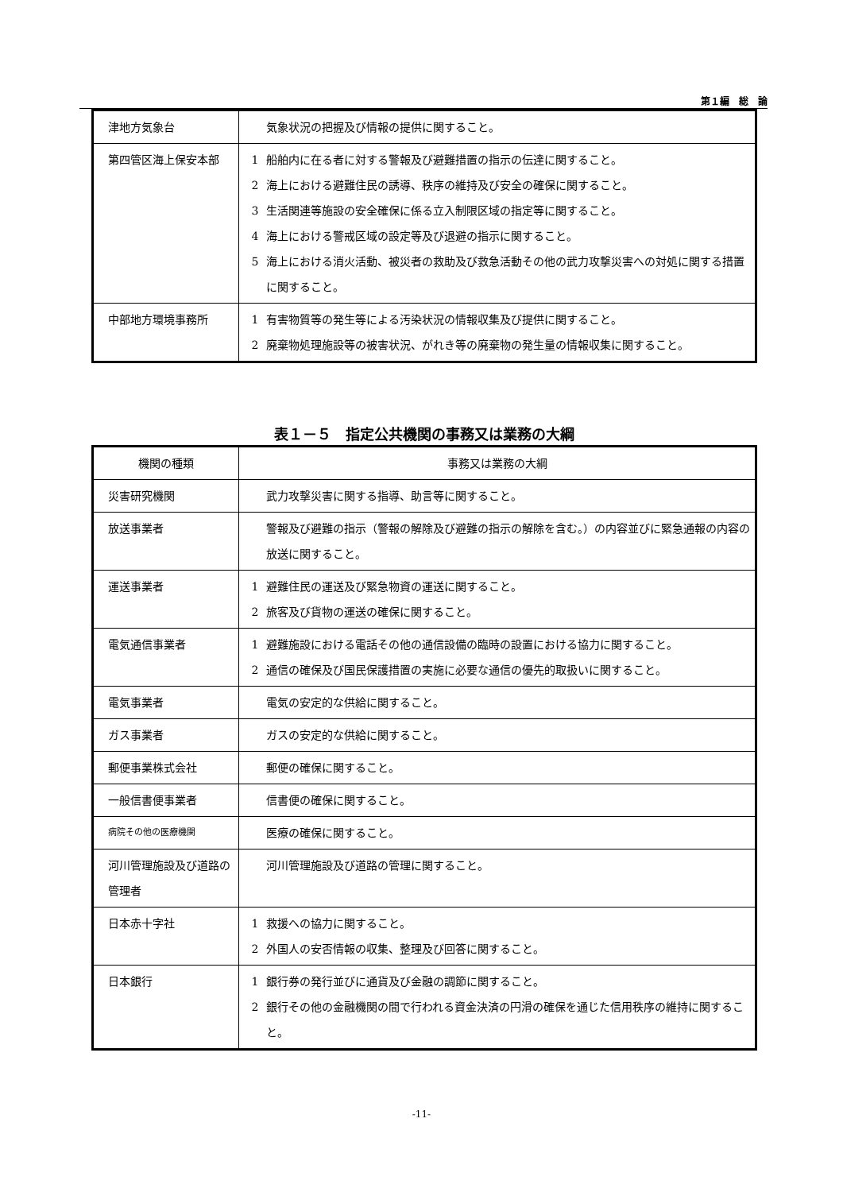第１編　総　論
| 津地方気象台 | 気象状況の把握及び情報の提供に関すること。 |
| 第四管区海上保安本部 | 1 船舶内に在る者に対する警報及び避難措置の指示の伝達に関すること。 2 海上における避難住民の誘導、秩序の維持及び安全の確保に関すること。 3 生活関連等施設の安全確保に係る立入制限区域の指定等に関すること。 4 海上における警戒区域の設定等及び退避の指示に関すること。 5 海上における消火活動、被災者の救助及び救急活動その他の武力攻撃災害への対処に関する措置に関すること。 |
| 中部地方環境事務所 | 1 有害物質等の発生等による汚染状況の情報収集及び提供に関すること。 2 廃棄物処理施設等の被害状況、がれき等の廃棄物の発生量の情報収集に関すること。 |
表１－５　指定公共機関の事務又は業務の大綱
| 機関の種類 | 事務又は業務の大綱 |
| --- | --- |
| 災害研究機関 | 武力攻撃災害に関する指導、助言等に関すること。 |
| 放送事業者 | 警報及び避難の指示（警報の解除及び避難の指示の解除を含む。）の内容並びに緊急通報の内容の放送に関すること。 |
| 運送事業者 | 1 避難住民の運送及び緊急物資の運送に関すること。 2 旅客及び貨物の運送の確保に関すること。 |
| 電気通信事業者 | 1 避難施設における電話その他の通信設備の臨時の設置における協力に関すること。 2 通信の確保及び国民保護措置の実施に必要な通信の優先的取扱いに関すること。 |
| 電気事業者 | 電気の安定的な供給に関すること。 |
| ガス事業者 | ガスの安定的な供給に関すること。 |
| 郵便事業株式会社 | 郵便の確保に関すること。 |
| 一般信書便事業者 | 信書便の確保に関すること。 |
| 病院その他の医療機関 | 医療の確保に関すること。 |
| 河川管理施設及び道路の管理者 | 河川管理施設及び道路の管理に関すること。 |
| 日本赤十字社 | 1 救援への協力に関すること。 2 外国人の安否情報の収集、整理及び回答に関すること。 |
| 日本銀行 | 1 銀行券の発行並びに通貨及び金融の調節に関すること。 2 銀行その他の金融機関の間で行われる資金決済の円滑の確保を通じた信用秩序の維持に関すること。 |
-11-